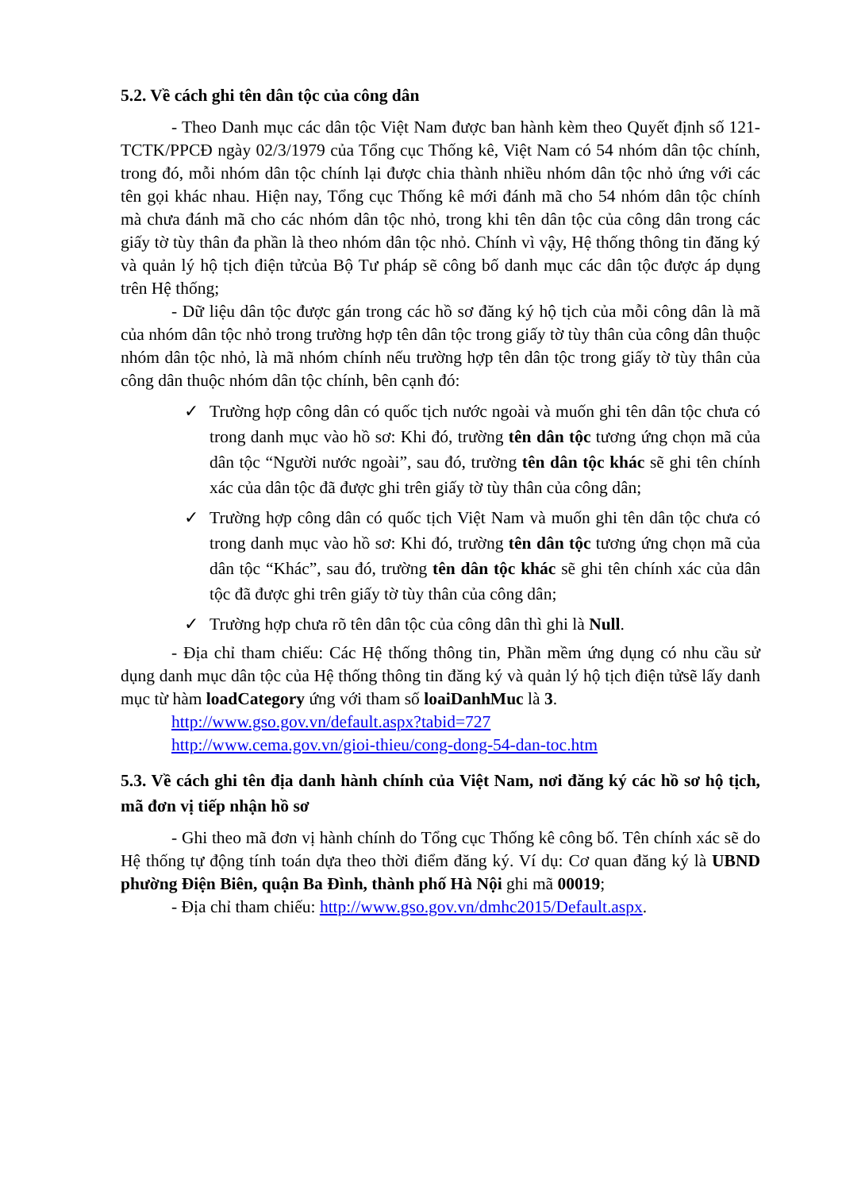5.2. Về cách ghi tên dân tộc của công dân
- Theo Danh mục các dân tộc Việt Nam được ban hành kèm theo Quyết định số 121-TCTK/PPCĐ ngày 02/3/1979 của Tổng cục Thống kê, Việt Nam có 54 nhóm dân tộc chính, trong đó, mỗi nhóm dân tộc chính lại được chia thành nhiều nhóm dân tộc nhỏ ứng với các tên gọi khác nhau. Hiện nay, Tổng cục Thống kê mới đánh mã cho 54 nhóm dân tộc chính mà chưa đánh mã cho các nhóm dân tộc nhỏ, trong khi tên dân tộc của công dân trong các giấy tờ tùy thân đa phần là theo nhóm dân tộc nhỏ. Chính vì vậy, Hệ thống thông tin đăng ký và quản lý hộ tịch điện tửcủa Bộ Tư pháp sẽ công bố danh mục các dân tộc được áp dụng trên Hệ thống;
- Dữ liệu dân tộc được gán trong các hồ sơ đăng ký hộ tịch của mỗi công dân là mã của nhóm dân tộc nhỏ trong trường hợp tên dân tộc trong giấy tờ tùy thân của công dân thuộc nhóm dân tộc nhỏ, là mã nhóm chính nếu trường hợp tên dân tộc trong giấy tờ tùy thân của công dân thuộc nhóm dân tộc chính, bên cạnh đó:
✓ Trường hợp công dân có quốc tịch nước ngoài và muốn ghi tên dân tộc chưa có trong danh mục vào hồ sơ: Khi đó, trường tên dân tộc tương ứng chọn mã của dân tộc “Người nước ngoài”, sau đó, trường tên dân tộc khác sẽ ghi tên chính xác của dân tộc đã được ghi trên giấy tờ tùy thân của công dân;
✓ Trường hợp công dân có quốc tịch Việt Nam và muốn ghi tên dân tộc chưa có trong danh mục vào hồ sơ: Khi đó, trường tên dân tộc tương ứng chọn mã của dân tộc “Khác”, sau đó, trường tên dân tộc khác sẽ ghi tên chính xác của dân tộc đã được ghi trên giấy tờ tùy thân của công dân;
✓ Trường hợp chưa rõ tên dân tộc của công dân thì ghi là Null.
- Địa chỉ tham chiếu: Các Hệ thống thông tin, Phần mềm ứng dụng có nhu cầu sử dụng danh mục dân tộc của Hệ thống thông tin đăng ký và quản lý hộ tịch điện tửsẽ lấy danh mục từ hàm loadCategory ứng với tham số loaiDanhMuc là 3.
http://www.gso.gov.vn/default.aspx?tabid=727
http://www.cema.gov.vn/gioi-thieu/cong-dong-54-dan-toc.htm
5.3. Về cách ghi tên địa danh hành chính của Việt Nam, nơi đăng ký các hồ sơ hộ tịch, mã đơn vị tiếp nhận hồ sơ
- Ghi theo mã đơn vị hành chính do Tổng cục Thống kê công bố. Tên chính xác sẽ do Hệ thống tự động tính toán dựa theo thời điểm đăng ký. Ví dụ: Cơ quan đăng ký là UBND phường Điện Biên, quận Ba Đình, thành phố Hà Nội ghi mã 00019;
- Địa chỉ tham chiếu: http://www.gso.gov.vn/dmhc2015/Default.aspx.